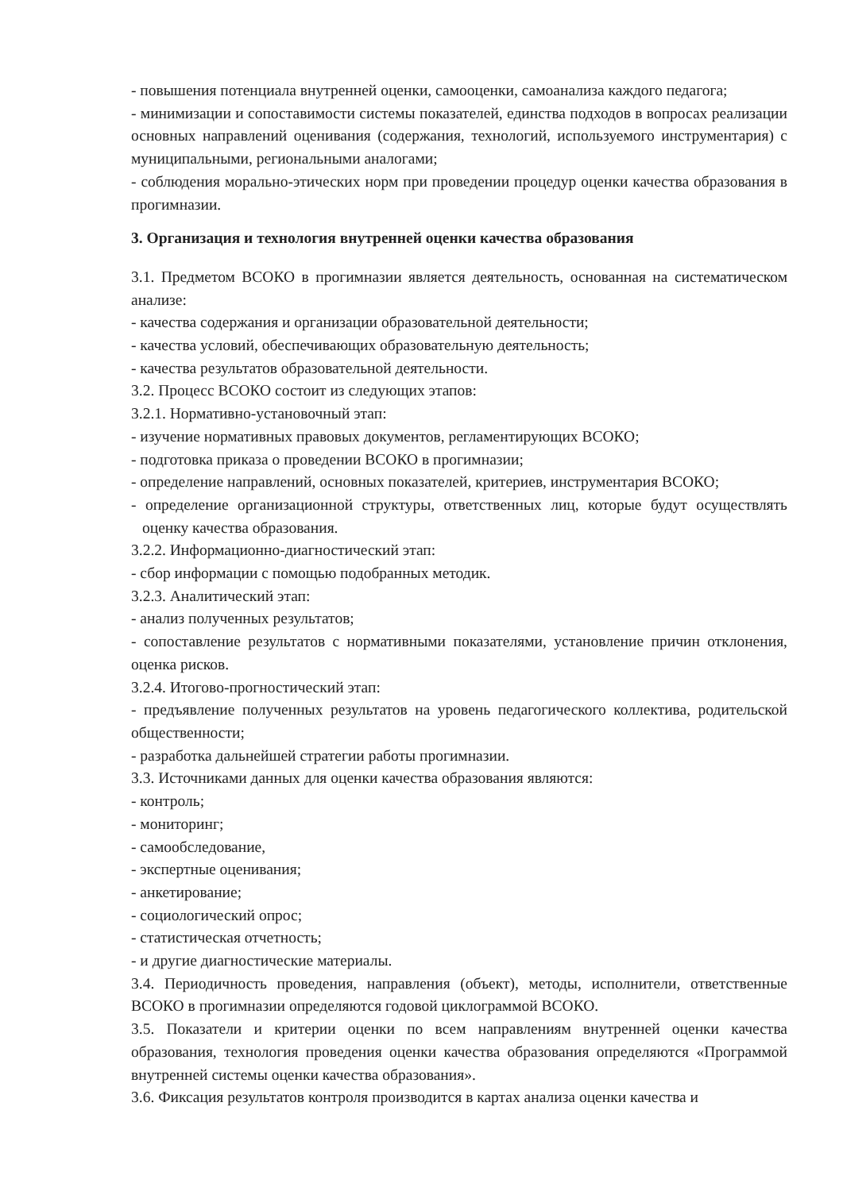- повышения потенциала внутренней оценки, самооценки, самоанализа каждого педагога;
- минимизации и сопоставимости системы показателей, единства подходов в вопросах реализации основных направлений оценивания (содержания, технологий, используемого инструментария) с муниципальными, региональными аналогами;
- соблюдения морально-этических норм при проведении процедур оценки качества образования в прогимназии.
3. Организация и технология внутренней оценки качества образования
3.1. Предметом ВСОКО в прогимназии является деятельность, основанная на систематическом анализе:
- качества содержания и организации образовательной деятельности;
- качества условий, обеспечивающих образовательную деятельность;
- качества результатов образовательной деятельности.
3.2. Процесс ВСОКО состоит из следующих этапов:
3.2.1. Нормативно-установочный этап:
- изучение нормативных правовых документов, регламентирующих ВСОКО;
- подготовка приказа о проведении ВСОКО в прогимназии;
- определение направлений, основных показателей, критериев, инструментария ВСОКО;
- определение организационной структуры, ответственных лиц, которые будут осуществлять оценку качества образования.
3.2.2. Информационно-диагностический этап:
- сбор информации с помощью подобранных методик.
3.2.3. Аналитический этап:
- анализ полученных результатов;
- сопоставление результатов с нормативными показателями, установление причин отклонения, оценка рисков.
3.2.4. Итогово-прогностический этап:
- предъявление полученных результатов на уровень педагогического коллектива, родительской общественности;
- разработка дальнейшей стратегии работы прогимназии.
3.3. Источниками данных для оценки качества образования являются:
- контроль;
- мониторинг;
- самообследование,
- экспертные оценивания;
- анкетирование;
- социологический опрос;
- статистическая отчетность;
- и другие диагностические материалы.
3.4. Периодичность проведения, направления (объект), методы, исполнители, ответственные ВСОКО в прогимназии определяются годовой циклограммой ВСОКО.
3.5. Показатели и критерии оценки по всем направлениям внутренней оценки качества образования, технология проведения оценки качества образования определяются «Программой внутренней системы оценки качества образования».
3.6. Фиксация результатов контроля производится в картах анализа оценки качества и